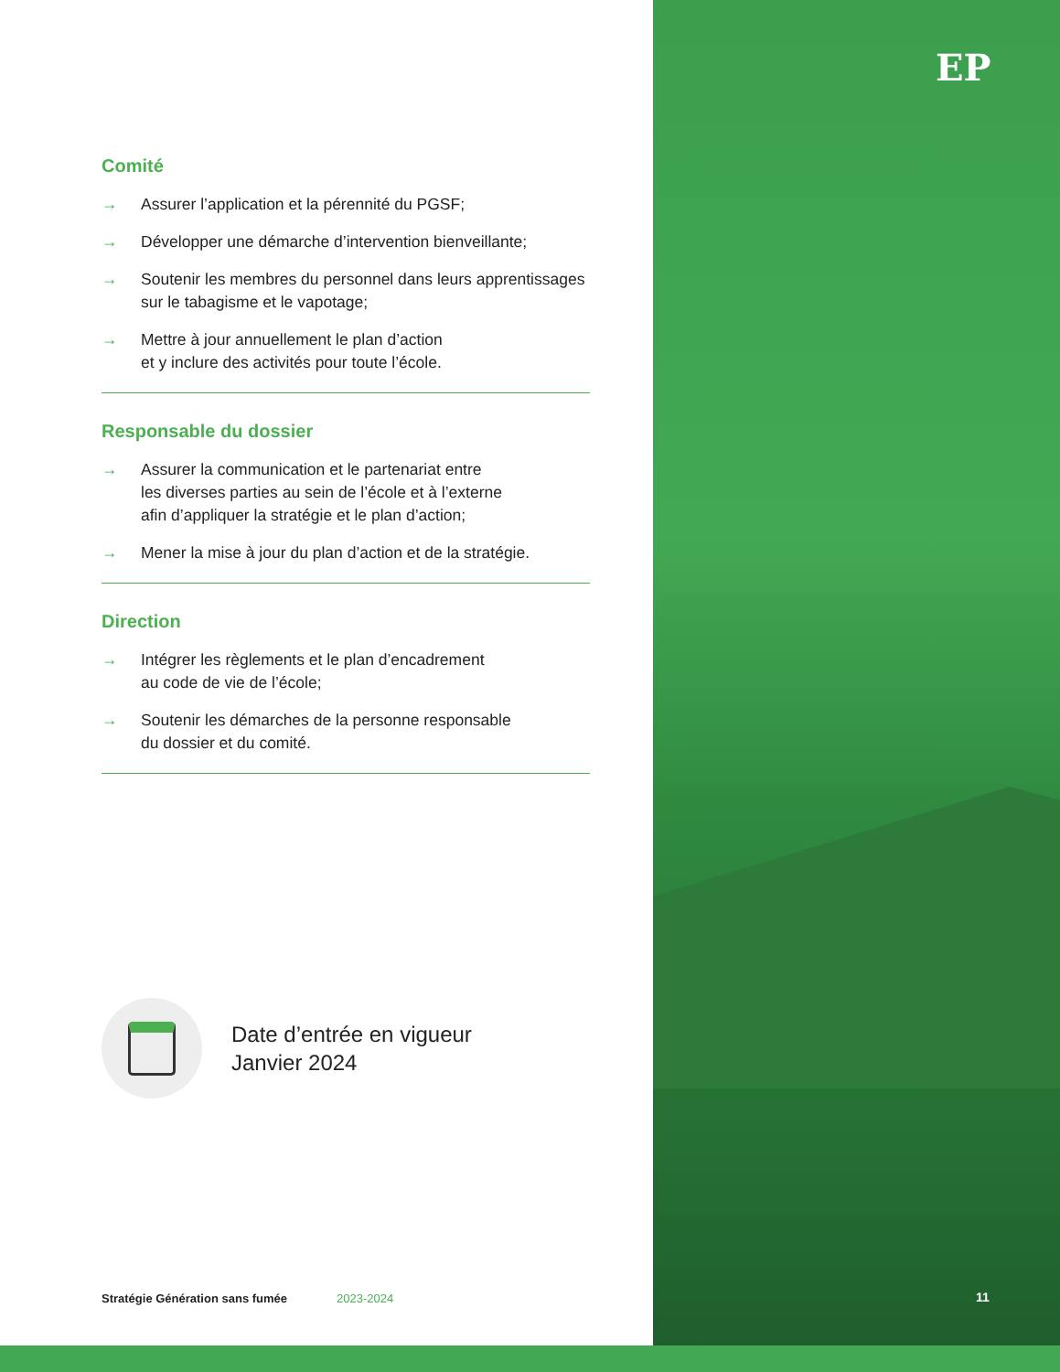EP
Comité
→ Assurer l’application et la pérennité du PGSF;
→ Développer une démarche d’intervention bienveillante;
→ Soutenir les membres du personnel dans leurs apprentissages sur le tabagisme et le vapotage;
→ Mettre à jour annuellement le plan d’action
et y inclure des activités pour toute l’école.
Responsable du dossier
→ Assurer la communication et le partenariat entre
les diverses parties au sein de l’école et à l’externe
afin d’appliquer la stratégie et le plan d’action;
→ Mener la mise à jour du plan d’action et de la stratégie.
Direction
→ Intégrer les règlements et le plan d’encadrement
au code de vie de l’école;
→ Soutenir les démarches de la personne responsable
du dossier et du comité.
Date d’entrée en vigueur
Janvier 2024
Stratégie Génération sans fumée
2023-2024 11